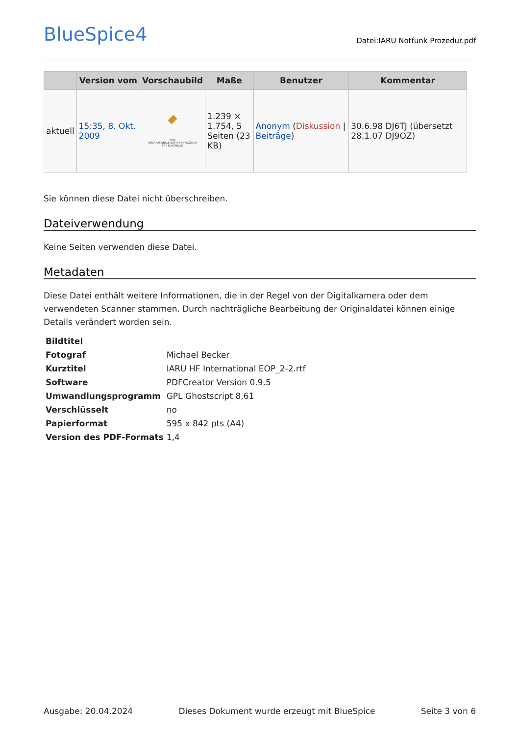BlueSpice4
Datei:IARU Notfunk Prozedur.pdf
| | Version vom | Vorschaubild | Maße | Benutzer | Kommentar |
| --- | --- | --- | --- | --- | --- |
| aktuell | 15:35, 8. Okt. 2009 | IARU INTERNATIONALE NOTFUNK PROZEDUR FÜR KURZWELLE | 1.239 × 1.754, 5 Seiten (23 KB) | Anonym ( Diskussion / Beiträge ) | 30.6.98 DJ6TJ (übersetzt 28.1.07 DJ9OZ) |
Sie können diese Datei nicht überschreiben.
Dateiverwendung
Keine Seiten verwenden diese Datei.
Metadaten
Diese Datei enthält weitere Informationen, die in der Regel von der Digitalkamera oder dem verwendeten Scanner stammen. Durch nachträgliche Bearbeitung der Originaldatei können einige Details verändert worden sein.
| Bildtitel | |
| Fotograf | Michael Becker |
| Kurztitel | IARU HF International EOP_2-2.rtf |
| Software | PDFCreator Version 0.9.5 |
| Umwandlungsprogramm | GPL Ghostscript 8,61 |
| Verschlüsselt | no |
| Papierformat | 595 x 842 pts (A4) |
| Version des PDF-Formats | 1,4 |
Ausgabe: 20.04.2024 Dieses Dokument wurde erzeugt mit BlueSpice Seite 3 von 6